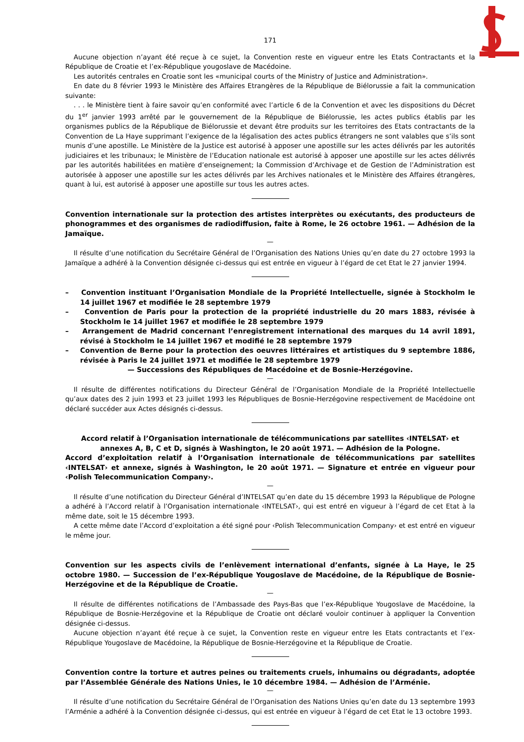171
Aucune objection n’ayant été reçue à ce sujet, la Convention reste en vigueur entre les Etats Contractants et la République de Croatie et l’ex-République yougoslave de Macédoine.
Les autorités centrales en Croatie sont les «municipal courts of the Ministry of Justice and Administration».
En date du 8 février 1993 le Ministère des Affaires Etrangères de la République de Biélorussie a fait la communication suivante:
. . . le Ministère tient à faire savoir qu’en conformité avec l’article 6 de la Convention et avec les dispositions du Décret du 1<sup>er</sup> janvier 1993 arrêté par le gouvernement de la République de Biélorussie, les actes publics établis par les organismes publics de la République de Biélorussie et devant être produits sur les territoires des Etats contractants de la Convention de La Haye supprimant l’exigence de la légalisation des actes publics étrangers ne sont valables que s’ils sont munis d’une apostille. Le Ministère de la Justice est autorisé à apposer une apostille sur les actes délivrés par les autorités judiciaires et les tribunaux; le Ministère de l’Education nationale est autorisé à apposer une apostille sur les actes délivrés par les autorités habilitées en matière d’enseignement; la Commission d’Archivage et de Gestion de l’Administration est autorisée à apposer une apostille sur les actes délivrés par les Archives nationales et le Ministère des Affaires étrangères, quant à lui, est autorisé à apposer une apostille sur tous les autres actes.
Convention internationale sur la protection des artistes interprètes ou exécutants, des producteurs de phonogrammes et des organismes de radiodiffusion, faite à Rome, le 26 octobre 1961. — Adhésion de la Jamaïque.
—
Il résulte d’une notification du Secrétaire Général de l’Organisation des Nations Unies qu’en date du 27 octobre 1993 la Jamaïque a adhéré à la Convention désignée ci-dessus qui est entrée en vigueur à l’égard de cet Etat le 27 janvier 1994.
– Convention instituant l’Organisation Mondiale de la Propriété Intellectuelle, signée à Stockholm le 14 juillet 1967 et modifiée le 28 septembre 1979
– Convention de Paris pour la protection de la propriété industrielle du 20 mars 1883, révisée à Stockholm le 14 juillet 1967 et modifiée le 28 septembre 1979
– Arrangement de Madrid concernant l’enregistrement international des marques du 14 avril 1891, révisé à Stockholm le 14 juillet 1967 et modifié le 28 septembre 1979
– Convention de Berne pour la protection des oeuvres littéraires et artistiques du 9 septembre 1886, révisée à Paris le 24 juillet 1971 et modifiée le 28 septembre 1979
— Successions des Républiques de Macédoine et de Bosnie-Herzégovine.
—
Il résulte de différentes notifications du Directeur Général de l’Organisation Mondiale de la Propriété Intellectuelle qu’aux dates des 2 juin 1993 et 23 juillet 1993 les Républiques de Bosnie-Herzégovine respectivement de Macédoine ont déclaré succéder aux Actes désignés ci-dessus.
Accord relatif à l’Organisation internationale de télécommunications par satellites ‹INTELSAT› et annexes A, B, C et D, signés à Washington, le 20 août 1971. — Adhésion de la Pologne.
Accord d’exploitation relatif à l’Organisation internationale de télécommunications par satellites ‹INTELSAT› et annexe, signés à Washington, le 20 août 1971. — Signature et entrée en vigueur pour ‹Polish Telecommunication Company›.
—
Il résulte d’une notification du Directeur Général d’INTELSAT qu’en date du 15 décembre 1993 la République de Pologne a adhéré à l’Accord relatif à l’Organisation internationale ‹INTELSAT›, qui est entré en vigueur à l’égard de cet Etat à la même date, soit le 15 décembre 1993.
A cette même date l’Accord d’exploitation a été signé pour ‹Polish Telecommunication Company› et est entré en vigueur le même jour.
Convention sur les aspects civils de l’enlèvement international d’enfants, signée à La Haye, le 25 octobre 1980. — Succession de l’ex-République Yougoslave de Macédoine, de la République de Bosnie-Herzégovine et de la République de Croatie.
—
Il résulte de différentes notifications de l’Ambassade des Pays-Bas que l’ex-République Yougoslave de Macédoine, la République de Bosnie-Herzégovine et la République de Croatie ont déclaré vouloir continuer à appliquer la Convention désignée ci-dessus.
Aucune objection n’ayant été reçue à ce sujet, la Convention reste en vigueur entre les Etats contractants et l’ex-République Yougoslave de Macédoine, la République de Bosnie-Herzégovine et la République de Croatie.
Convention contre la torture et autres peines ou traitements cruels, inhumains ou dégradants, adoptée par l’Assemblée Générale des Nations Unies, le 10 décembre 1984. — Adhésion de l’Arménie.
—
Il résulte d’une notification du Secrétaire Général de l’Organisation des Nations Unies qu’en date du 13 septembre 1993 l’Arménie a adhéré à la Convention désignée ci-dessus, qui est entrée en vigueur à l’égard de cet Etat le 13 octobre 1993.